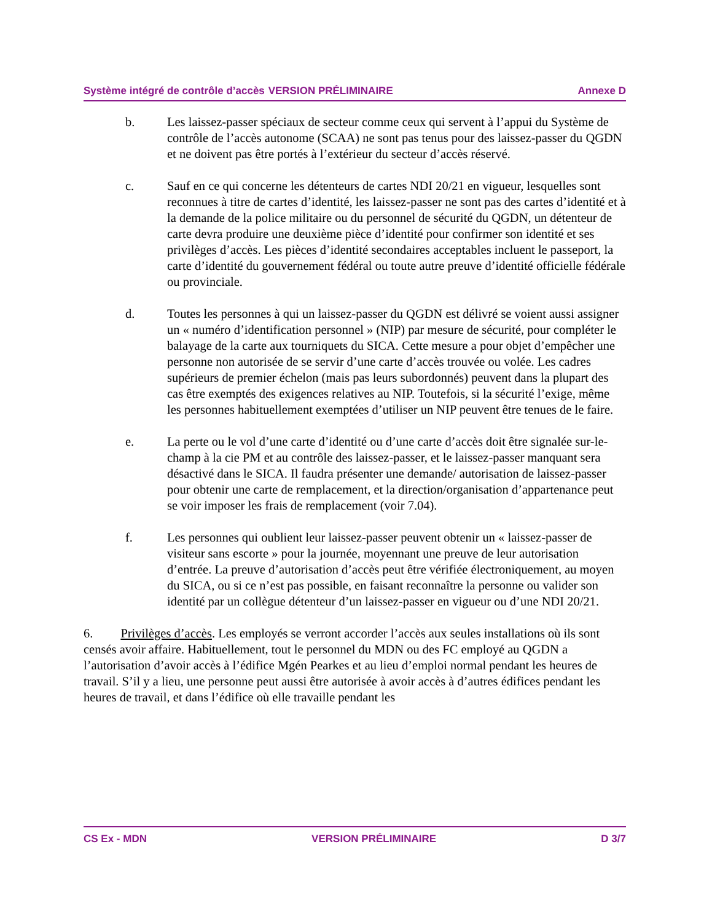Système intégré de contrôle d’accès VERSION PRÉLIMINAIRE Annexe D
b. Les laissez-passer spéciaux de secteur comme ceux qui servent à l’appui du Système de contrôle de l’accès autonome (SCAA) ne sont pas tenus pour des laissez-passer du QGDN et ne doivent pas être portés à l’extérieur du secteur d’accès réservé.
c. Sauf en ce qui concerne les détenteurs de cartes NDI 20/21 en vigueur, lesquelles sont reconnues à titre de cartes d’identité, les laissez-passer ne sont pas des cartes d’identité et à la demande de la police militaire ou du personnel de sécurité du QGDN, un détenteur de carte devra produire une deuxième pièce d’identité pour confirmer son identité et ses privilèges d’accès. Les pièces d’identité secondaires acceptables incluent le passeport, la carte d’identité du gouvernement fédéral ou toute autre preuve d’identité officielle fédérale ou provinciale.
d. Toutes les personnes à qui un laissez-passer du QGDN est délivré se voient aussi assigner un « numéro d’identification personnel » (NIP) par mesure de sécurité, pour compléter le balayage de la carte aux tourniquets du SICA. Cette mesure a pour objet d’empêcher une personne non autorisée de se servir d’une carte d’accès trouvée ou volée. Les cadres supérieurs de premier échelon (mais pas leurs subordonnés) peuvent dans la plupart des cas être exemptés des exigences relatives au NIP. Toutefois, si la sécurité l’exige, même les personnes habituellement exemptées d’utiliser un NIP peuvent être tenues de le faire.
e. La perte ou le vol d’une carte d’identité ou d’une carte d’accès doit être signalée sur-le-champ à la cie PM et au contrôle des laissez-passer, et le laissez-passer manquant sera désactivé dans le SICA. Il faudra présenter une demande/ autorisation de laissez-passer pour obtenir une carte de remplacement, et la direction/organisation d’appartenance peut se voir imposer les frais de remplacement (voir 7.04).
f. Les personnes qui oublient leur laissez-passer peuvent obtenir un « laissez-passer de visiteur sans escorte » pour la journée, moyennant une preuve de leur autorisation d’entrée. La preuve d’autorisation d’accès peut être vérifiée électroniquement, au moyen du SICA, ou si ce n’est pas possible, en faisant reconnaître la personne ou valider son identité par un collègue détenteur d’un laissez-passer en vigueur ou d’une NDI 20/21.
6. Privilèges d’accès. Les employés se verront accorder l’accès aux seules installations où ils sont censés avoir affaire. Habituellement, tout le personnel du MDN ou des FC employé au QGDN a l’autorisation d’avoir accès à l’édifice Mgén Pearkes et au lieu d’emploi normal pendant les heures de travail. S’il y a lieu, une personne peut aussi être autorisée à avoir accès à d’autres édifices pendant les heures de travail, et dans l’édifice où elle travaille pendant les
CS Ex - MDN VERSION PRÉLIMINAIRE D 3/7